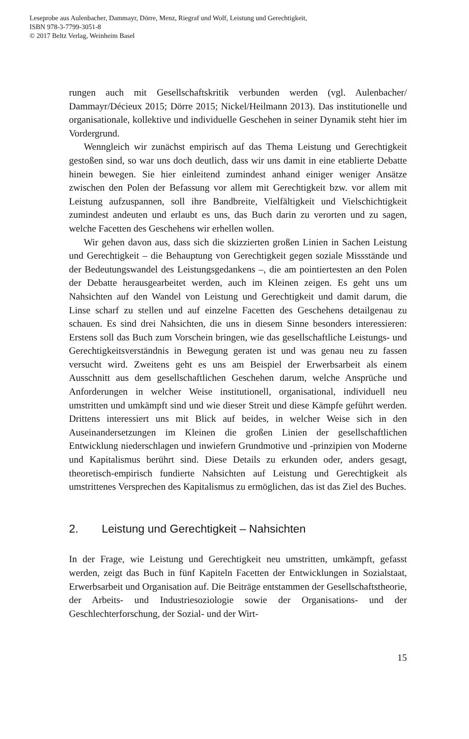Leseprobe aus Aulenbacher, Dammayr, Dörre, Menz, Riegraf und Wolf, Leistung und Gerechtigkeit,
ISBN 978-3-7799-3051-8
© 2017 Beltz Verlag, Weinheim Basel
rungen auch mit Gesellschaftskritik verbunden werden (vgl. Aulenbacher/ Dammayr/Décieux 2015; Dörre 2015; Nickel/Heilmann 2013). Das institutionelle und organisationale, kollektive und individuelle Geschehen in seiner Dynamik steht hier im Vordergrund.
Wenngleich wir zunächst empirisch auf das Thema Leistung und Gerechtigkeit gestoßen sind, so war uns doch deutlich, dass wir uns damit in eine etablierte Debatte hinein bewegen. Sie hier einleitend zumindest anhand einiger weniger Ansätze zwischen den Polen der Befassung vor allem mit Gerechtigkeit bzw. vor allem mit Leistung aufzuspannen, soll ihre Bandbreite, Vielfältigkeit und Vielschichtigkeit zumindest andeuten und erlaubt es uns, das Buch darin zu verorten und zu sagen, welche Facetten des Geschehens wir erhellen wollen.
Wir gehen davon aus, dass sich die skizzierten großen Linien in Sachen Leistung und Gerechtigkeit – die Behauptung von Gerechtigkeit gegen soziale Missstände und der Bedeutungswandel des Leistungsgedankens –, die am pointiertesten an den Polen der Debatte herausgearbeitet werden, auch im Kleinen zeigen. Es geht uns um Nahsichten auf den Wandel von Leistung und Gerechtigkeit und damit darum, die Linse scharf zu stellen und auf einzelne Facetten des Geschehens detailgenau zu schauen. Es sind drei Nahsichten, die uns in diesem Sinne besonders interessieren: Erstens soll das Buch zum Vorschein bringen, wie das gesellschaftliche Leistungs- und Gerechtigkeitsverständnis in Bewegung geraten ist und was genau neu zu fassen versucht wird. Zweitens geht es uns am Beispiel der Erwerbsarbeit als einem Ausschnitt aus dem gesellschaftlichen Geschehen darum, welche Ansprüche und Anforderungen in welcher Weise institutionell, organisational, individuell neu umstritten und umkämpft sind und wie dieser Streit und diese Kämpfe geführt werden. Drittens interessiert uns mit Blick auf beides, in welcher Weise sich in den Auseinandersetzungen im Kleinen die großen Linien der gesellschaftlichen Entwicklung niederschlagen und inwiefern Grundmotive und -prinzipien von Moderne und Kapitalismus berührt sind. Diese Details zu erkunden oder, anders gesagt, theoretisch-empirisch fundierte Nahsichten auf Leistung und Gerechtigkeit als umstrittenes Versprechen des Kapitalismus zu ermöglichen, das ist das Ziel des Buches.
2. Leistung und Gerechtigkeit – Nahsichten
In der Frage, wie Leistung und Gerechtigkeit neu umstritten, umkämpft, gefasst werden, zeigt das Buch in fünf Kapiteln Facetten der Entwicklungen in Sozialstaat, Erwerbsarbeit und Organisation auf. Die Beiträge entstammen der Gesellschaftstheorie, der Arbeits- und Industriesoziologie sowie der Organisations- und der Geschlechterforschung, der Sozial- und der Wirt-
15